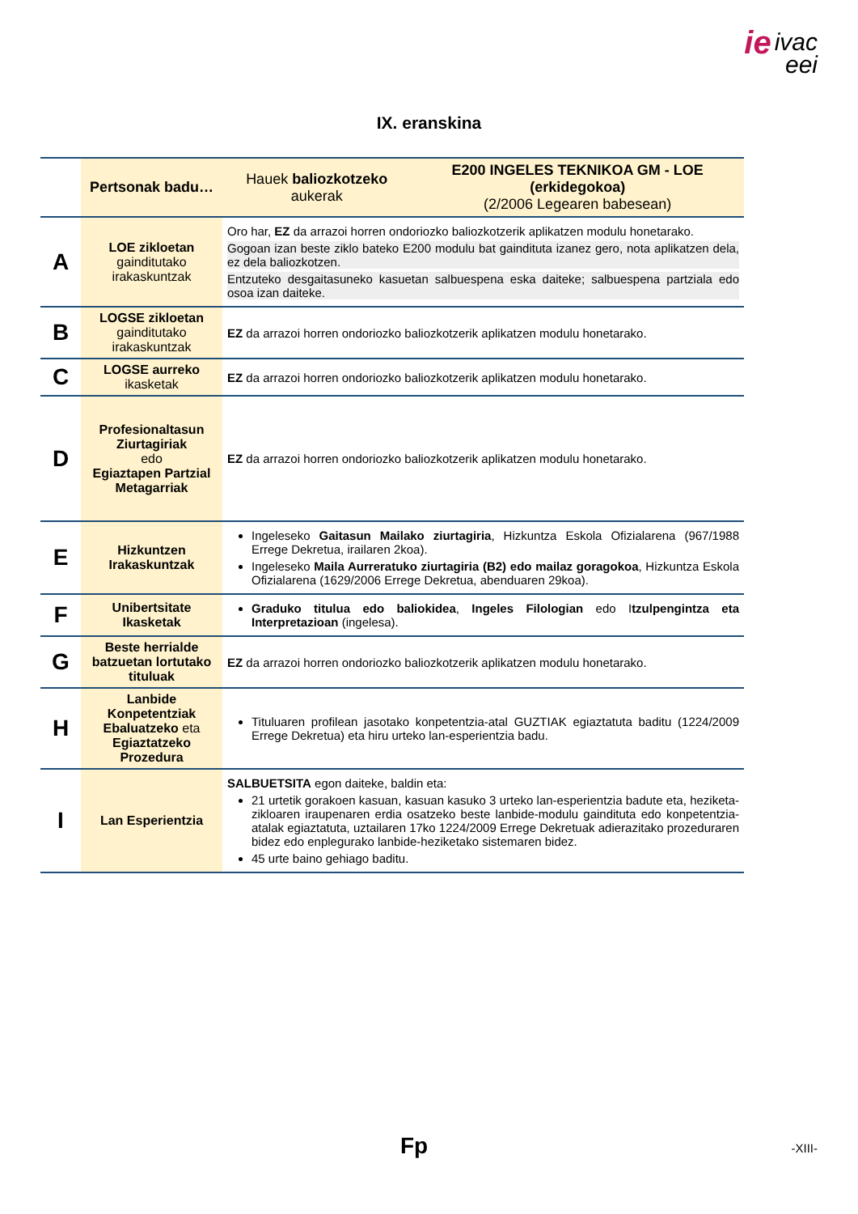ie ivac
eei
IX. eranskina
| | Pertsonak badu… | Hauek baliozkotzeko aukerak | E200 INGELES TEKNIKOA GM - LOE (erkidegokoa) (2/2006 Legearen babesean) |
| --- | --- | --- | --- |
| A | LOE zikloetan gaindituta­ko irakaskuntzak | Oro har, EZ da arrazoi horren ondoriozko baliozkotzerik aplikatzen modulu honetarako. Gogoan izan beste ziklo bateko E200 modulu bat gaindituta izanez gero, nota aplikatzen dela, ez dela baliozkotzen. Entzuteko desgaitasuneko kasuetan salbuespena eska daiteke; salbuespena partziala edo osoa izan daiteke. | |
| B | LOGSE zikloetan gaindituta­ko irakaskuntzak | EZ da arrazoi horren ondoriozko baliozkotzerik aplikatzen modulu honetarako. | |
| C | LOGSE aurreko ikasketak | EZ da arrazoi horren ondoriozko baliozkotzerik aplikatzen modulu honetarako. | |
| D | Profesionaltasun Ziurtagiriak edo Egiaztapen Partzial Metagarriak | EZ da arrazoi horren ondoriozko baliozkotzerik aplikatzen modulu honetarako. | |
| E | Hizkuntzen Irakaskuntzak | Ingeleseko Gaitasun Mailako ziurtagiria , Hizkuntza Eskola Ofizialarena (967/1988 Errege Dekretua, irailaren 2koa). Ingeleseko Maila Aurreratuko ziurtagiria (B2) edo mailaz goragokoa , Hizkuntza Eskola Ofizialarena (1629/2006 Errege Dekretua, abenduaren 29koa). | |
| F | Unibertsitate Ikasketak | Graduko titulua edo baliokidea , Ingeles Filologian edo I tzulpengintza eta Interpretazioan (ingelesa). | |
| G | Beste herrialde batzuetan lortutako tituluak | EZ da arrazoi horren ondoriozko baliozkotzerik aplikatzen modulu honetarako. | |
| H | Lanbide Konpetentziak Ebaluatzeko eta Egiaztatzeko Prozedura | Tituluaren profilean jasotako konpetentzia-atal GUZTIAK egiaztatuta baditu (1224/2009 Errege Dekretua) eta hiru urteko lan-esperientzia badu. | |
| I | Lan Esperientzia | SALBUETSITA egon daiteke, baldin eta: 21 urtetik gorakoen kasuan, kasuan kasuko 3 urteko lan-esperientzia badute eta, heziketa-zikloaren iraupenaren erdia osatzeko beste lanbide-modulu gaindituta edo konpetentzia-atalak egiaztatuta, uztailaren 17ko 1224/2009 Errege Dekretuak adierazitako prozeduraren bidez edo enplegurako lanbide-heziketako sistemaren bidez. 45 urte baino gehiago baditu. | |
Fp -XIII-